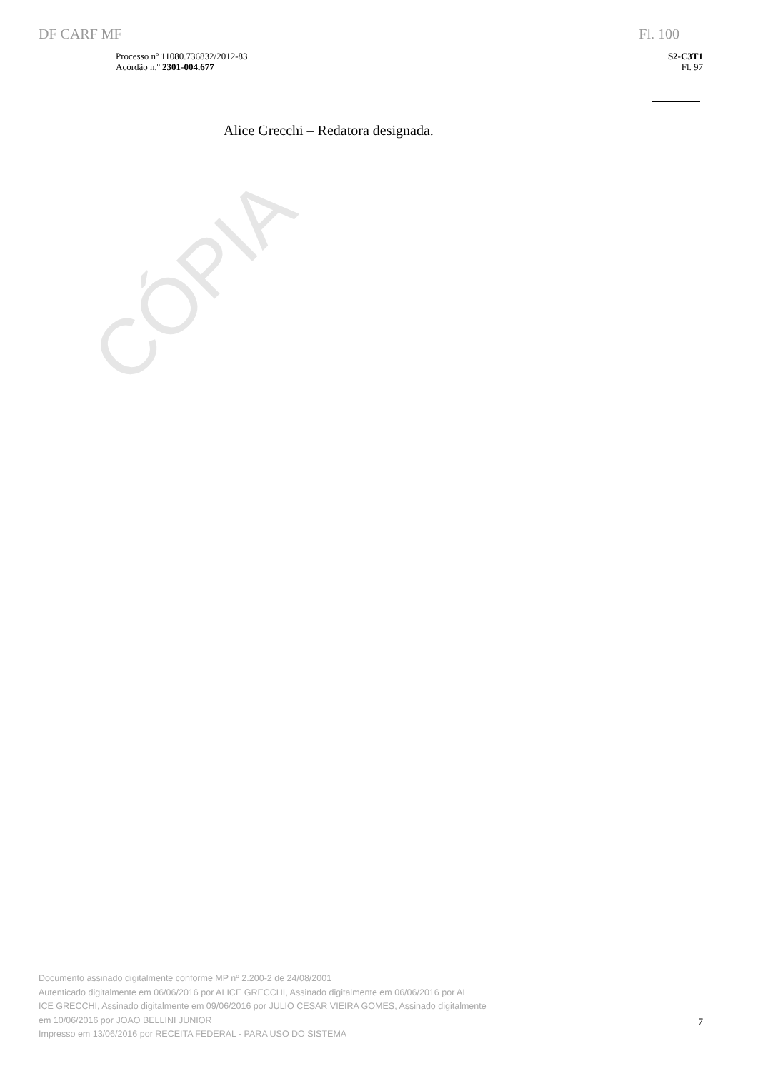CÓPIA
DF CARF MF Fl. 100
Processo nº 11080.736832/2012-83
Acórdão n.º 2301-004.677
S2-C3T1
Fl. 97
Alice Grecchi – Redatora designada.
Documento assinado digitalmente conforme MP nº 2.200-2 de 24/08/2001
Autenticado digitalmente em 06/06/2016 por ALICE GRECCHI, Assinado digitalmente em 06/06/2016 por AL
ICE GRECCHI, Assinado digitalmente em 09/06/2016 por JULIO CESAR VIEIRA GOMES, Assinado digitalmente
em 10/06/2016 por JOAO BELLINI JUNIOR
Impresso em 13/06/2016 por RECEITA FEDERAL - PARA USO DO SISTEMA
7